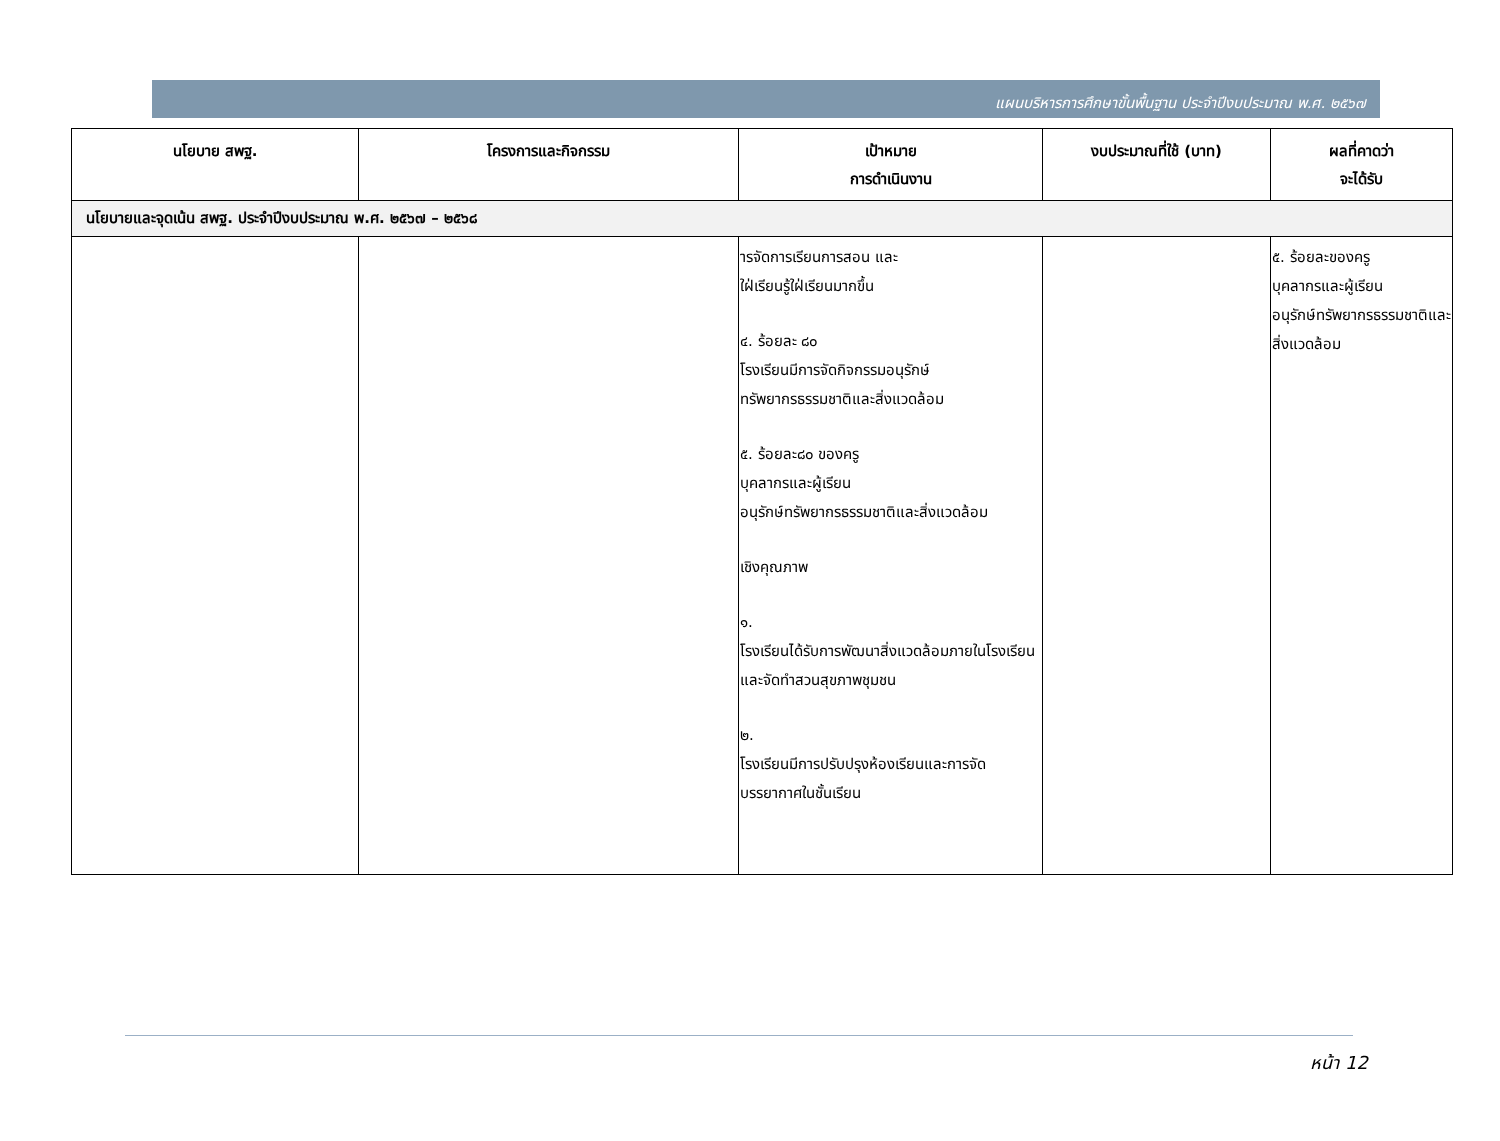แผนบริหารการศึกษาขั้นพื้นฐาน ประจำปีงบประมาณ พ.ศ. ๒๕๖๗
| นโยบาย สพฐ. | โครงการและกิจกรรม | เป้าหมาย การดำเนินงาน | งบประมาณที่ใช้ (บาท) | ผลที่คาดว่า จะได้รับ |
| --- | --- | --- | --- | --- |
| นโยบายและจุดเน้น สพฐ. ประจำปีงบประมาณ พ.ศ. ๒๕๖๗ – ๒๕๖๘ | | | | |
| | | ารจัดการเรียนการสอน และ ใฝ่เรียนรู้ใฝ่เรียนมากขึ้น ๔. ร้อยละ ๘๐ โรงเรียนมีการจัดกิจกรรมอนุรักษ์ทรัพยากรธรรมชาติและสิ่งแวดล้อม ๕. ร้อยละ๘๐ ของครู บุคลากรและผู้เรียน อนุรักษ์ทรัพยากรธรรมชาติและสิ่งแวดล้อม เชิงคุณภาพ ๑. โรงเรียนได้รับการพัฒนาสิ่งแวดล้อมภายในโรงเรียนและจัดทำสวนสุขภาพชุมชน ๒. โรงเรียนมีการปรับปรุงห้องเรียนและการจัดบรรยากาศในชั้นเรียน | | ๕. ร้อยละของครู บุคลากรและผู้เรียน อนุรักษ์ทรัพยากรธรรมชาติและสิ่งแวดล้อม |
หน้า 12